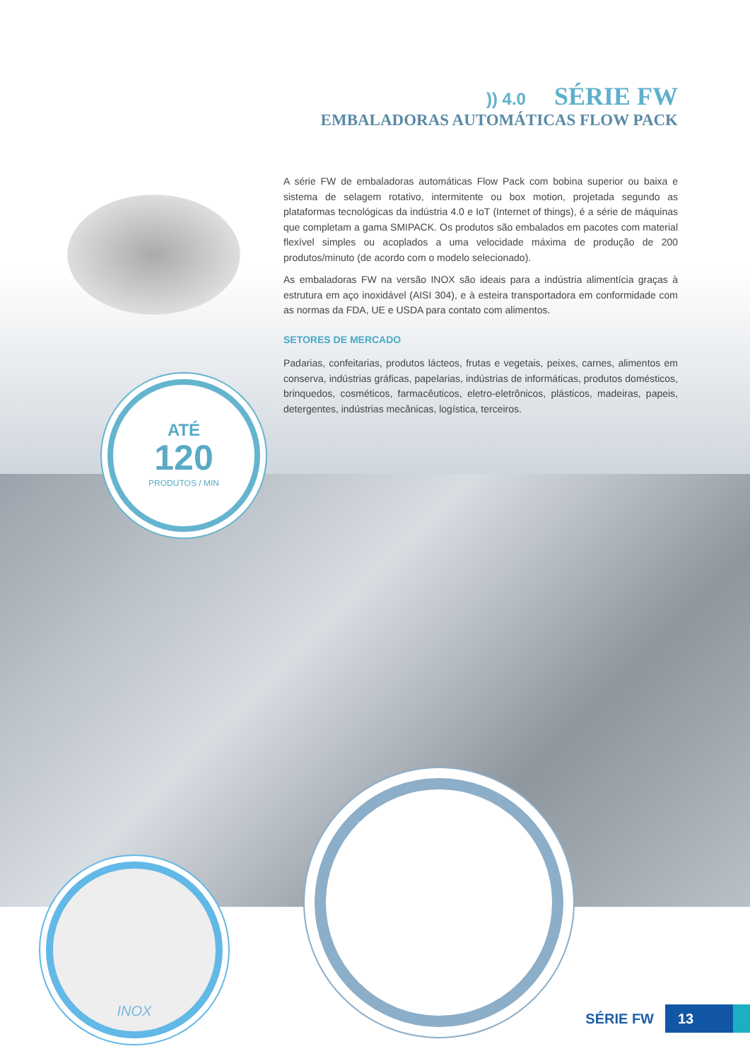)) 4.0 SÉRIE FW
EMBALADORAS AUTOMÁTICAS FLOW PACK
A série FW de embaladoras automáticas Flow Pack com bobina superior ou baixa e sistema de selagem rotativo, intermitente ou box motion, projetada segundo as plataformas tecnológicas da indústria 4.0 e IoT (Internet of things), é a série de máquinas que completam a gama SMIPACK. Os produtos são embalados em pacotes com material flexível simples ou acoplados a uma velocidade máxima de produção de 200 produtos/minuto (de acordo com o modelo selecionado).
As embaladoras FW na versão INOX são ideais para a indústria alimentícia graças à estrutura em aço inoxidável (AISI 304), e à esteira transportadora em conformidade com as normas da FDA, UE e USDA para contato com alimentos.
SETORES DE MERCADO
Padarias, confeitarias, produtos lácteos, frutas e vegetais, peixes, carnes, alimentos em conserva, indústrias gráficas, papelarias, indústrias de informáticas, produtos domésticos, brinquedos, cosméticos, farmacêuticos, eletro-eletrônicos, plásticos, madeiras, papeis, detergentes, indústrias mecânicas, logística, terceiros.
ATÉ
120
PRODUTOS / MIN
INOX
SÉRIE FW
13